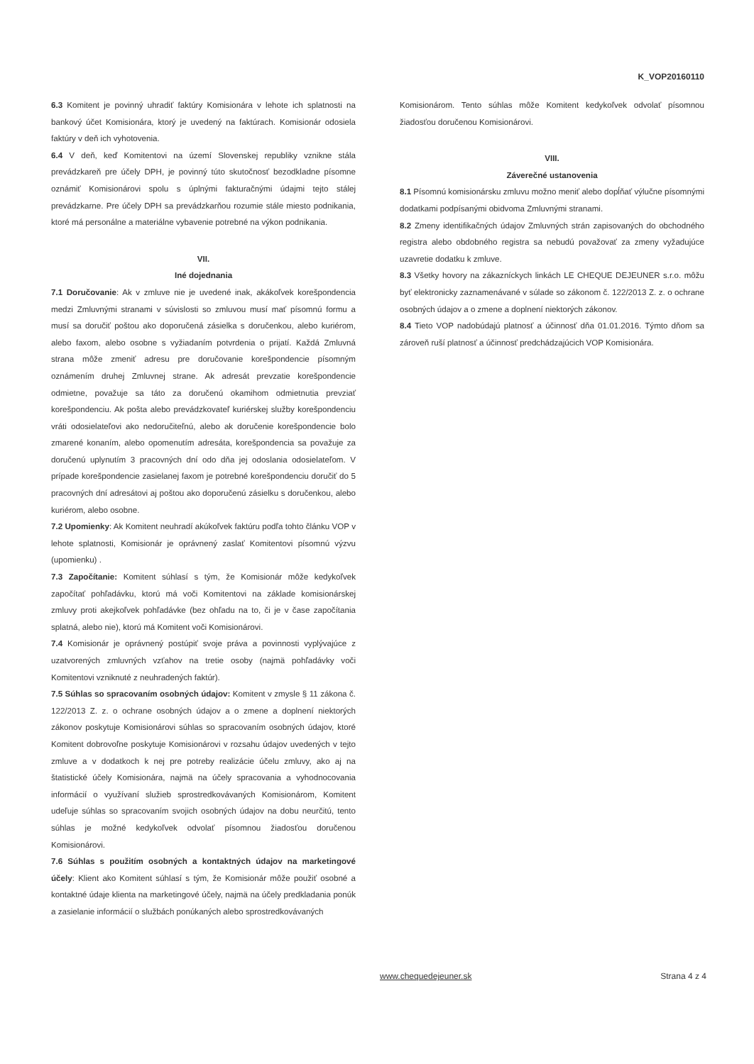K_VOP20160110
6.3 Komitent je povinný uhradiť faktúry Komisionára v lehote ich splatnosti na bankový účet Komisionára, ktorý je uvedený na faktúrach. Komisionár odosiela faktúry v deň ich vyhotovenia.
6.4 V deň, keď Komitentovi na území Slovenskej republiky vznikne stála prevádzkareň pre účely DPH, je povinný túto skutočnosť bezodkladne písomne oznámiť Komisionárovi spolu s úplnými fakturačnými údajmi tejto stálej prevádzkarne. Pre účely DPH sa prevádzkarňou rozumie stále miesto podnikania, ktoré má personálne a materiálne vybavenie potrebné na výkon podnikania.
VII.
Iné dojednania
7.1 Doručovanie: Ak v zmluve nie je uvedené inak, akákoľvek korešpondencia medzi Zmluvnými stranami v súvislosti so zmluvou musí mať písomnú formu a musí sa doručiť poštou ako doporučená zásielka s doručenkou, alebo kuriérom, alebo faxom, alebo osobne s vyžiadaním potvrdenia o prijatí. Každá Zmluvná strana môže zmeniť adresu pre doručovanie korešpondencie písomným oznámením druhej Zmluvnej strane. Ak adresát prevzatie korešpondencie odmietne, považuje sa táto za doručenú okamihom odmietnutia prevziať korešpondenciu. Ak pošta alebo prevádzkovateľ kuriérskej služby korešpondenciu vráti odosielateľovi ako nedoručiteľnú, alebo ak doručenie korešpondencie bolo zmarené konaním, alebo opomenutím adresáta, korešpondencia sa považuje za doručenú uplynutím 3 pracovných dní odo dňa jej odoslania odosielateľom. V prípade korešpondencie zasielanej faxom je potrebné korešpondenciu doručiť do 5 pracovných dní adresátovi aj poštou ako doporučenú zásielku s doručenkou, alebo kuriérom, alebo osobne.
7.2 Upomienky: Ak Komitent neuhradí akúkoľvek faktúru podľa tohto článku VOP v lehote splatnosti, Komisionár je oprávnený zaslať Komitentovi písomnú výzvu (upomienku) .
7.3 Započítanie: Komitent súhlasí s tým, že Komisionár môže kedykoľvek započítať pohľadávku, ktorú má voči Komitentovi na základe komisionárskej zmluvy proti akejkoľvek pohľadávke (bez ohľadu na to, či je v čase započítania splatná, alebo nie), ktorú má Komitent voči Komisionárovi.
7.4 Komisionár je oprávnený postúpiť svoje práva a povinnosti vyplývajúce z uzatvorených zmluvných vzťahov na tretie osoby (najmä pohľadávky voči Komitentovi vzniknuté z neuhradených faktúr).
7.5 Súhlas so spracovaním osobných údajov: Komitent v zmysle § 11 zákona č. 122/2013 Z. z. o ochrane osobných údajov a o zmene a doplnení niektorých zákonov poskytuje Komisionárovi súhlas so spracovaním osobných údajov, ktoré Komitent dobrovoľne poskytuje Komisionárovi v rozsahu údajov uvedených v tejto zmluve a v dodatkoch k nej pre potreby realizácie účelu zmluvy, ako aj na štatistické účely Komisionára, najmä na účely spracovania a vyhodnocovania informácií o využívaní služieb sprostredkovávaných Komisionárom, Komitent udeľuje súhlas so spracovaním svojich osobných údajov na dobu neurčitú, tento súhlas je možné kedykoľvek odvolať písomnou žiadosťou doručenou Komisionárovi.
7.6 Súhlas s použitím osobných a kontaktných údajov na marketingové účely: Klient ako Komitent súhlasí s tým, že Komisionár môže použiť osobné a kontaktné údaje klienta na marketingové účely, najmä na účely predkladania ponúk a zasielanie informácií o službách ponúkaných alebo sprostredkovávaných
Komisionárom. Tento súhlas môže Komitent kedykoľvek odvolať písomnou žiadosťou doručenou Komisionárovi.
VIII.
Záverečné ustanovenia
8.1 Písomnú komisionársku zmluvu možno meniť alebo dopĺňať výlučne písomnými dodatkami podpísanými obidvoma Zmluvnými stranami.
8.2 Zmeny identifikačných údajov Zmluvných strán zapisovaných do obchodného registra alebo obdobného registra sa nebudú považovať za zmeny vyžadujúce uzavretie dodatku k zmluve.
8.3 Všetky hovory na zákazníckych linkách LE CHEQUE DEJEUNER s.r.o. môžu byť elektronicky zaznamenávané v súlade so zákonom č. 122/2013 Z. z. o ochrane osobných údajov a o zmene a doplnení niektorých zákonov.
8.4 Tieto VOP nadobúdajú platnosť a účinnosť dňa 01.01.2016. Týmto dňom sa zároveň ruší platnosť a účinnosť predchádzajúcich VOP Komisionára.
www.chequedejeuner.sk Strana 4 z 4